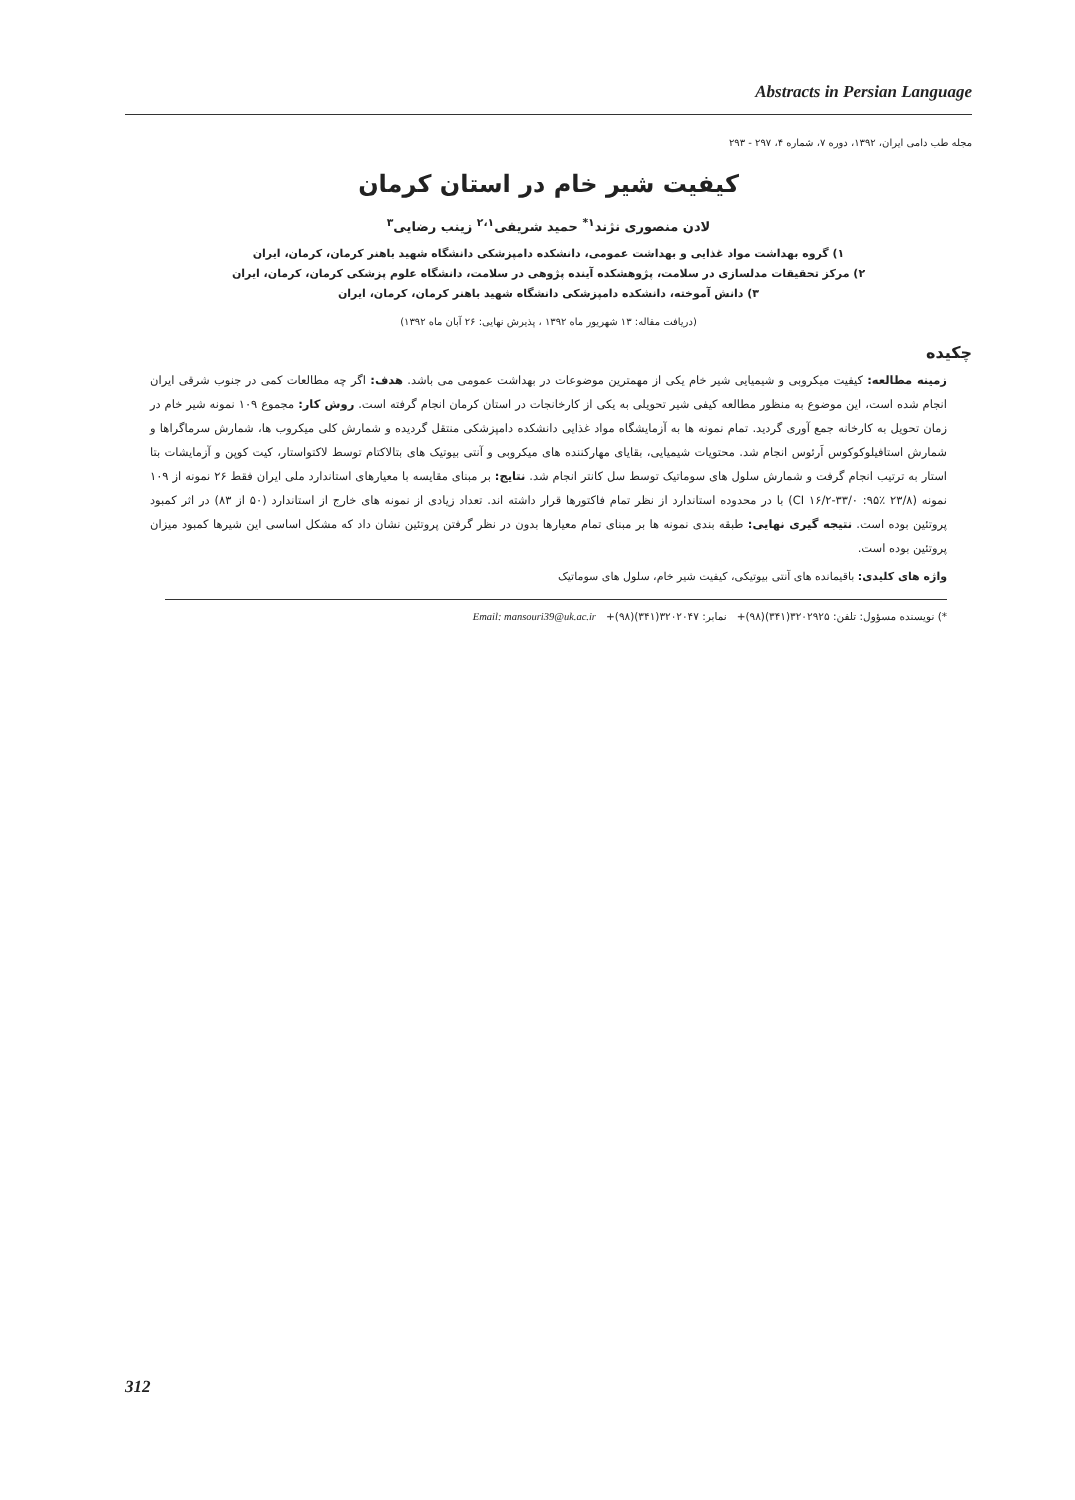Abstracts in Persian Language
مجله طب دامی ایران، ۱۳۹۲، دوره ۷، شماره ۴، ۲۹۷ - ۲۹۳
کیفیت شیر خام در استان کرمان
لادن منصوری نژند<sup>۱*</sup> حمید شریفی<sup>۲،۱</sup> زینب رضایی<sup>۳</sup>
۱) گروه بهداشت مواد غذایی و بهداشت عمومی، دانشکده دامپزشکی دانشگاه شهید باهنر کرمان، کرمان، ایران
۲) مرکز تحقیقات مدلسازی در سلامت، پژوهشکده آینده پژوهی در سلامت، دانشگاه علوم پزشکی کرمان، کرمان، ایران
۳) دانش آموخته، دانشکده دامپزشکی دانشگاه شهید باهنر کرمان، کرمان، ایران
(دریافت مقاله: ۱۳ شهریور ماه ۱۳۹۲ ، پذیرش نهایی: ۲۶ آبان ماه ۱۳۹۲)
چکیده
زمینه مطالعه: کیفیت میکروبی و شیمیایی شیر خام یکی از مهمترین موضوعات در بهداشت عمومی می باشد. هدف: اگر چه مطالعات کمی در جنوب شرقی ایران انجام شده است، این موضوع به منظور مطالعه کیفی شیر تحویلی به یکی از کارخانجات در استان کرمان انجام گرفته است. روش کار: مجموع ۱۰۹ نمونه شیر خام در زمان تحویل به کارخانه جمع آوری گردید. تمام نمونه ها به آزمایشگاه مواد غذایی دانشکده دامپزشکی منتقل گردیده و شمارش کلی میکروب ها، شمارش سرماگراها و شمارش استافیلوکوکوس اَرئوس انجام شد. محتویات شیمیایی، بقایای مهارکننده های میکروبی و آنتی بیوتیک های بتالاکتام توسط لاکتواستار، کیت کوپن و آزمایشات بتا استار به ترتیب انجام گرفت و شمارش سلول های سوماتیک توسط سل کانتر انجام شد. نتایج: بر مبنای مقایسه با معیارهای استاندارد ملی ایران فقط ۲۶ نمونه از ۱۰۹ نمونه (۲۳/۸ ٪۹۵: CI ۱۶/۲-۳۳/۰) با در محدوده استاندارد از نظر تمام فاکتورها قرار داشته اند. تعداد زیادی از نمونه های خارج از استاندارد (۵۰ از ۸۳) در اثر کمبود پروتئین بوده است. نتیجه گیری نهایی: طبقه بندی نمونه ها بر مبنای تمام معیارها بدون در نظر گرفتن پروتئین نشان داد که مشکل اساسی این شیرها کمبود میزان پروتئین بوده است.
واژه های کلیدی: باقیمانده های آنتی بیوتیکی، کیفیت شیر خام، سلول های سوماتیک
*) نویسنده مسؤول: تلفن: ۳۲۰۲۹۲۵(۳۴۱)(۹۸)+ نمابر: ۳۲۰۲۰۴۷(۳۴۱)(۹۸)+ Email: mansouri39@uk.ac.ir
312